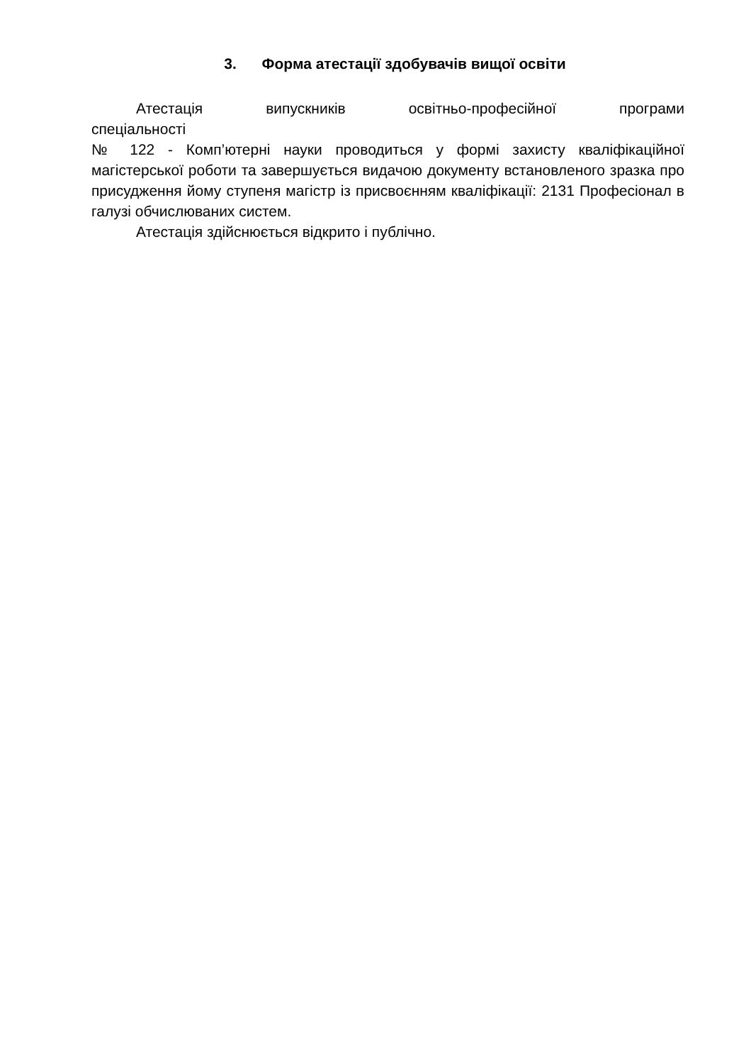3. Форма атестації здобувачів вищої освіти
Атестація випускників освітньо-професійної програми
спеціальності
№ 122 - Комп’ютерні науки проводиться у формі захисту кваліфікаційної магістерської роботи та завершується видачою документу встановленого зразка про присудження йому ступеня магістр із присвоєнням кваліфікації: 2131 Професіонал в галузі обчислюваних систем.
Атестація здійснюється відкрито і публічно.